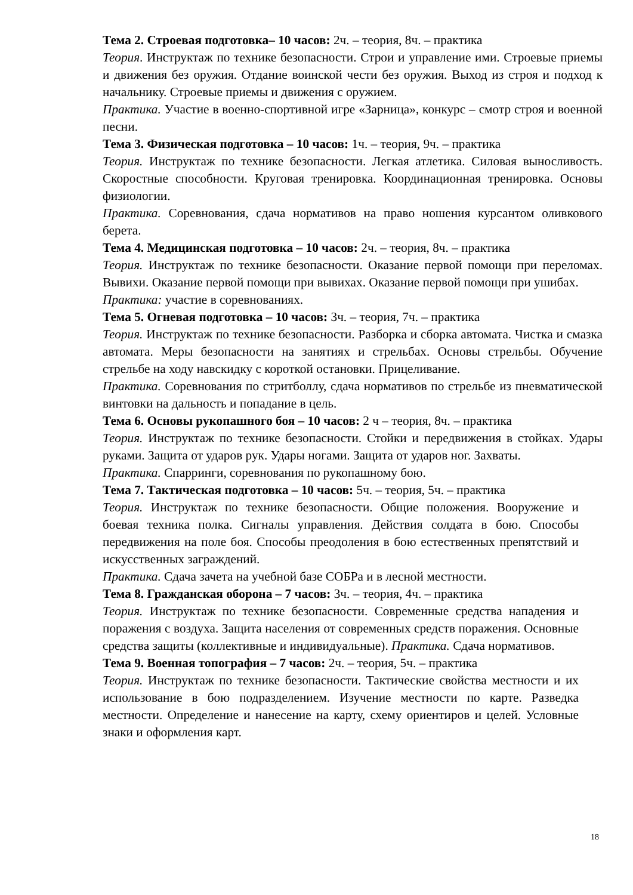Тема 2. Строевая подготовка– 10 часов: 2ч. – теория, 8ч. – практика
Теория. Инструктаж по технике безопасности. Строи и управление ими. Строевые приемы и движения без оружия. Отдание воинской чести без оружия. Выход из строя и подход к начальнику. Строевые приемы и движения с оружием.
Практика. Участие в военно-спортивной игре «Зарница», конкурс – смотр строя и военной песни.
Тема 3. Физическая подготовка – 10 часов: 1ч. – теория, 9ч. – практика
Теория. Инструктаж по технике безопасности. Легкая атлетика. Силовая выносливость. Скоростные способности. Круговая тренировка. Координационная тренировка. Основы физиологии.
Практика. Соревнования, сдача нормативов на право ношения курсантом оливкового берета.
Тема 4. Медицинская подготовка – 10 часов: 2ч. – теория, 8ч. – практика
Теория. Инструктаж по технике безопасности. Оказание первой помощи при переломах. Вывихи. Оказание первой помощи при вывихах. Оказание первой помощи при ушибах.
Практика: участие в соревнованиях.
Тема 5. Огневая подготовка – 10 часов: 3ч. – теория, 7ч. – практика
Теория. Инструктаж по технике безопасности. Разборка и сборка автомата. Чистка и смазка автомата. Меры безопасности на занятиях и стрельбах. Основы стрельбы. Обучение стрельбе на ходу навскидку с короткой остановки. Прицеливание.
Практика. Соревнования по стритболлу, сдача нормативов по стрельбе из пневматической винтовки на дальность и попадание в цель.
Тема 6. Основы рукопашного боя – 10 часов: 2 ч – теория, 8ч. – практика
Теория. Инструктаж по технике безопасности. Стойки и передвижения в стойках. Удары руками. Защита от ударов рук. Удары ногами. Защита от ударов ног. Захваты.
Практика. Спарринги, соревнования по рукопашному бою.
Тема 7. Тактическая подготовка – 10 часов: 5ч. – теория, 5ч. – практика
Теория. Инструктаж по технике безопасности. Общие положения. Вооружение и боевая техника полка. Сигналы управления. Действия солдата в бою. Способы передвижения на поле боя. Способы преодоления в бою естественных препятствий и искусственных заграждений.
Практика. Сдача зачета на учебной базе СОБРа и в лесной местности.
Тема 8. Гражданская оборона – 7 часов: 3ч. – теория, 4ч. – практика
Теория. Инструктаж по технике безопасности. Современные средства нападения и поражения с воздуха. Защита населения от современных средств поражения. Основные средства защиты (коллективные и индивидуальные). Практика. Сдача нормативов.
Тема 9. Военная топография – 7 часов: 2ч. – теория, 5ч. – практика
Теория. Инструктаж по технике безопасности. Тактические свойства местности и их использование в бою подразделением. Изучение местности по карте. Разведка местности. Определение и нанесение на карту, схему ориентиров и целей. Условные знаки и оформления карт.
18